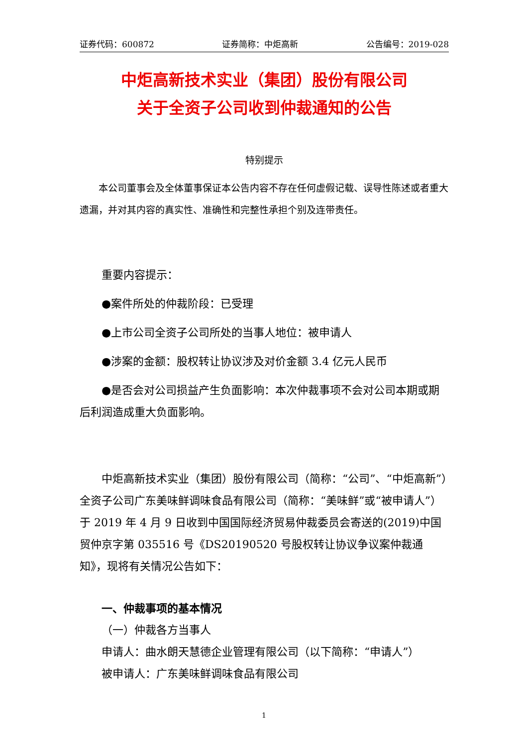证券代码：600872 证券简称：中炬高新 公告编号：2019-028
中炬高新技术实业（集团）股份有限公司
关于全资子公司收到仲裁通知的公告
特别提示
本公司董事会及全体董事保证本公告内容不存在任何虚假记载、误导性陈述或者重大遗漏，并对其内容的真实性、准确性和完整性承担个别及连带责任。
重要内容提示：
●案件所处的仲裁阶段：已受理
●上市公司全资子公司所处的当事人地位：被申请人
●涉案的金额：股权转让协议涉及对价金额 3.4 亿元人民币
●是否会对公司损益产生负面影响：本次仲裁事项不会对公司本期或期后利润造成重大负面影响。
中炬高新技术实业（集团）股份有限公司（简称：“公司”、“中炬高新”）全资子公司广东美味鲜调味食品有限公司（简称：“美味鲜”或“被申请人”）于 2019 年 4 月 9 日收到中国国际经济贸易仲裁委员会寄送的(2019)中国贸仲京字第 035516 号《DS20190520 号股权转让协议争议案仲裁通知》，现将有关情况公告如下：
一、仲裁事项的基本情况
（一）仲裁各方当事人
申请人：曲水朗天慧德企业管理有限公司（以下简称：“申请人”）
被申请人：广东美味鲜调味食品有限公司
1